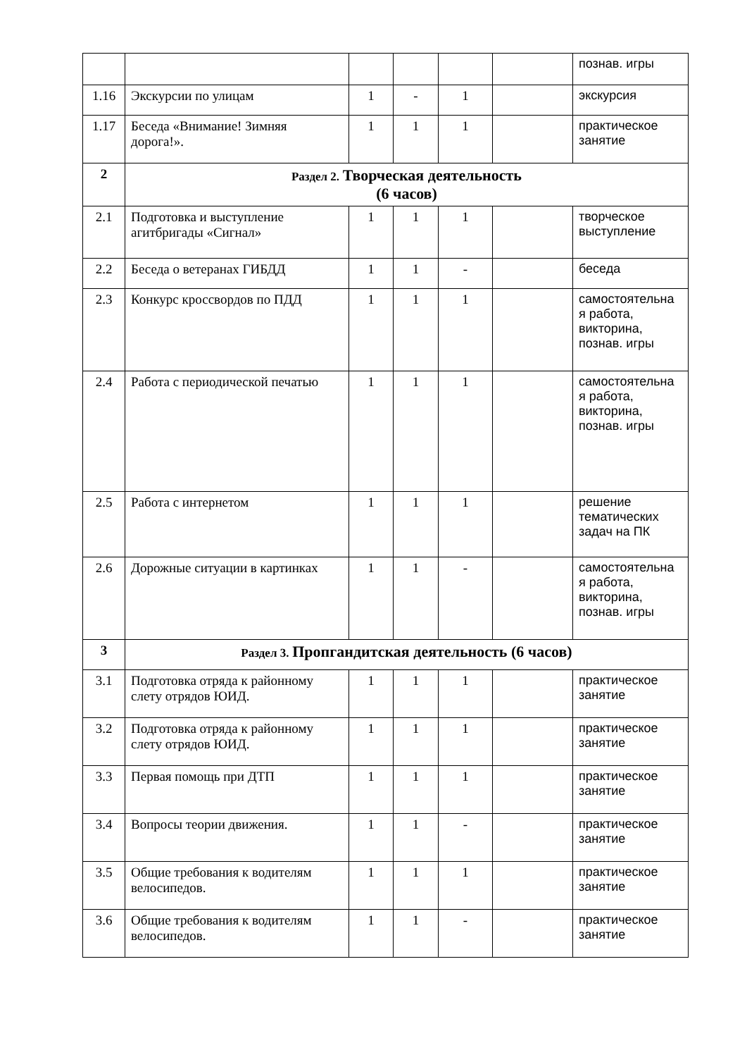| | | | | | | познав. игры |
| 1.16 | Экскурсии по улицам | 1 | - | 1 | | экскурсия |
| 1.17 | Беседа «Внимание! Зимняя дорога!». | 1 | 1 | 1 | | практическое занятие |
| 2 | Раздел 2. Творческая деятельность (6 часов) | | | | | |
| 2.1 | Подготовка и выступление агитбригады «Сигнал» | 1 | 1 | 1 | | творческое выступление |
| 2.2 | Беседа о ветеранах ГИБДД | 1 | 1 | - | | беседа |
| 2.3 | Конкурс кроссвордов по ПДД | 1 | 1 | 1 | | самостоятельна я работа, викторина, познав. игры |
| 2.4 | Работа с периодической печатью | 1 | 1 | 1 | | самостоятельна я работа, викторина, познав. игры |
| 2.5 | Работа с интернетом | 1 | 1 | 1 | | решение тематических задач на ПК |
| 2.6 | Дорожные ситуации в картинках | 1 | 1 | - | | самостоятельна я работа, викторина, познав. игры |
| 3 | Раздел 3. Пропгандитская деятельность (6 часов) | | | | | |
| 3.1 | Подготовка отряда к районному слету отрядов ЮИД. | 1 | 1 | 1 | | практическое занятие |
| 3.2 | Подготовка отряда к районному слету отрядов ЮИД. | 1 | 1 | 1 | | практическое занятие |
| 3.3 | Первая помощь при ДТП | 1 | 1 | 1 | | практическое занятие |
| 3.4 | Вопросы теории движения. | 1 | 1 | - | | практическое занятие |
| 3.5 | Общие требования к водителям велосипедов. | 1 | 1 | 1 | | практическое занятие |
| 3.6 | Общие требования к водителям велосипедов. | 1 | 1 | - | | практическое занятие |